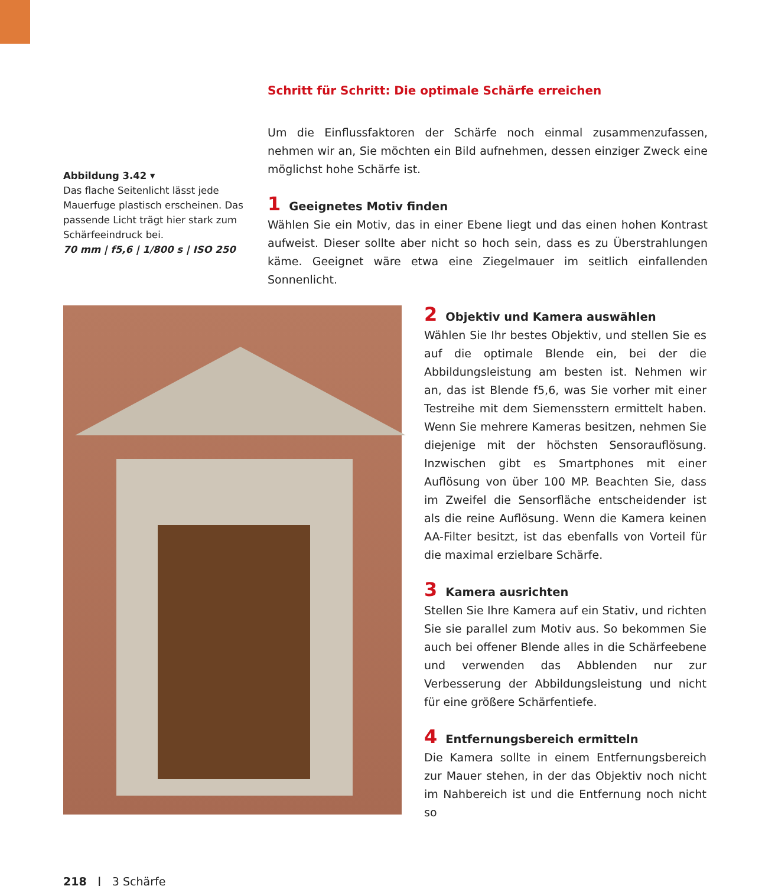Abbildung 3.42 ▾
Das flache Seitenlicht lässt jede Mauerfuge plastisch erscheinen. Das passende Licht trägt hier stark zum Schärfeeindruck bei.
70 mm | f5,6 | 1/800 s | ISO 250
Schritt für Schritt: Die optimale Schärfe erreichen
Um die Einflussfaktoren der Schärfe noch einmal zusammenzufassen, nehmen wir an, Sie möchten ein Bild aufnehmen, dessen einziger Zweck eine möglichst hohe Schärfe ist.
1 Geeignetes Motiv finden
Wählen Sie ein Motiv, das in einer Ebene liegt und das einen hohen Kontrast aufweist. Dieser sollte aber nicht so hoch sein, dass es zu Überstrahlungen käme. Geeignet wäre etwa eine Ziegelmauer im seitlich einfallenden Sonnenlicht.
2 Objektiv und Kamera auswählen
Wählen Sie Ihr bestes Objektiv, und stellen Sie es auf die optimale Blende ein, bei der die Abbildungsleistung am besten ist. Nehmen wir an, das ist Blende f5,6, was Sie vorher mit einer Testreihe mit dem Siemensstern ermittelt haben. Wenn Sie mehrere Kameras besitzen, nehmen Sie diejenige mit der höchsten Sensorauflösung. Inzwischen gibt es Smartphones mit einer Auflösung von über 100 MP. Beachten Sie, dass im Zweifel die Sensorfläche entscheidender ist als die reine Auflösung. Wenn die Kamera keinen AA-Filter besitzt, ist das ebenfalls von Vorteil für die maximal erzielbare Schärfe.
3 Kamera ausrichten
Stellen Sie Ihre Kamera auf ein Stativ, und richten Sie sie parallel zum Motiv aus. So bekommen Sie auch bei offener Blende alles in die Schärfeebene und verwenden das Abblenden nur zur Verbesserung der Abbildungsleistung und nicht für eine größere Schärfentiefe.
4 Entfernungsbereich ermitteln
Die Kamera sollte in einem Entfernungsbereich zur Mauer stehen, in der das Objektiv noch nicht im Nahbereich ist und die Entfernung noch nicht so
218 | 3 Schärfe